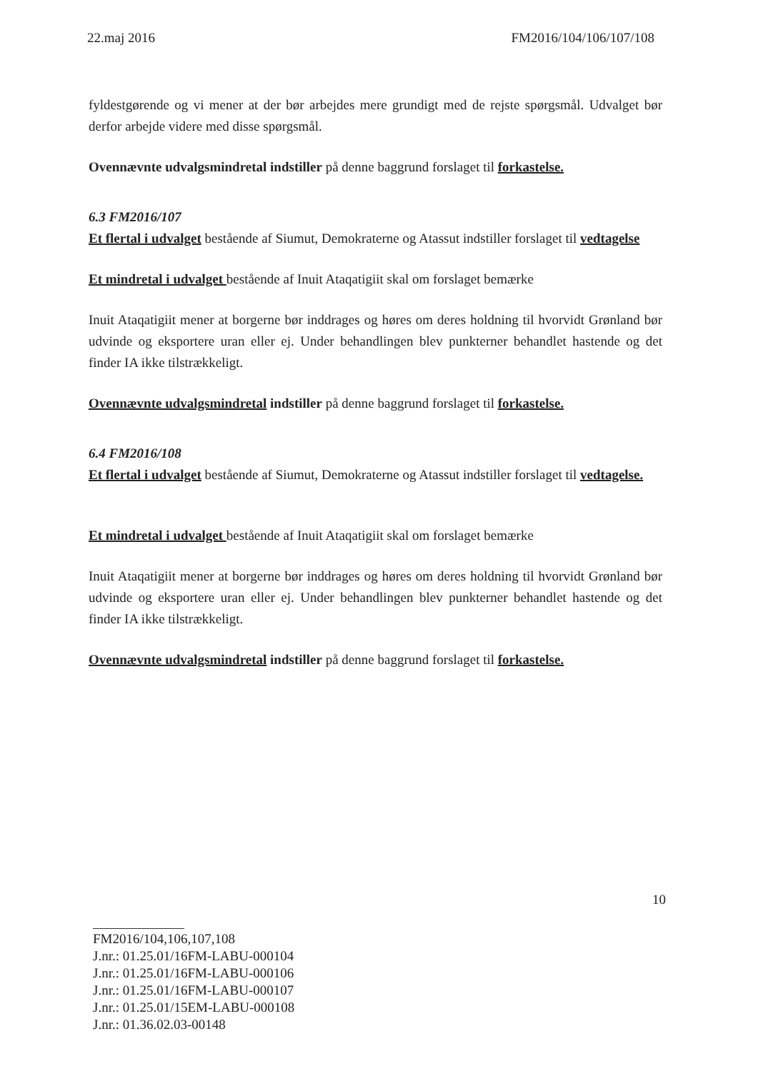22.maj 2016 FM2016/104/106/107/108
fyldestgørende og vi mener at der bør arbejdes mere grundigt med de rejste spørgsmål. Udvalget bør derfor arbejde videre med disse spørgsmål.
Ovennævnte udvalgsmindretal indstiller på denne baggrund forslaget til forkastelse.
6.3 FM2016/107
Et flertal i udvalget bestående af Siumut, Demokraterne og Atassut indstiller forslaget til vedtagelse
Et mindretal i udvalget bestående af Inuit Ataqatigiit skal om forslaget bemærke
Inuit Ataqatigiit mener at borgerne bør inddrages og høres om deres holdning til hvorvidt Grønland bør udvinde og eksportere uran eller ej. Under behandlingen blev punkterner behandlet hastende og det finder IA ikke tilstrækkeligt.
Ovennævnte udvalgsmindretal indstiller på denne baggrund forslaget til forkastelse.
6.4 FM2016/108
Et flertal i udvalget bestående af Siumut, Demokraterne og Atassut indstiller forslaget til vedtagelse.
Et mindretal i udvalget bestående af Inuit Ataqatigiit skal om forslaget bemærke
Inuit Ataqatigiit mener at borgerne bør inddrages og høres om deres holdning til hvorvidt Grønland bør udvinde og eksportere uran eller ej. Under behandlingen blev punkterner behandlet hastende og det finder IA ikke tilstrækkeligt.
Ovennævnte udvalgsmindretal indstiller på denne baggrund forslaget til forkastelse.
10
FM2016/104,106,107,108
J.nr.: 01.25.01/16FM-LABU-000104
J.nr.: 01.25.01/16FM-LABU-000106
J.nr.: 01.25.01/16FM-LABU-000107
J.nr.: 01.25.01/15EM-LABU-000108
J.nr.: 01.36.02.03-00148